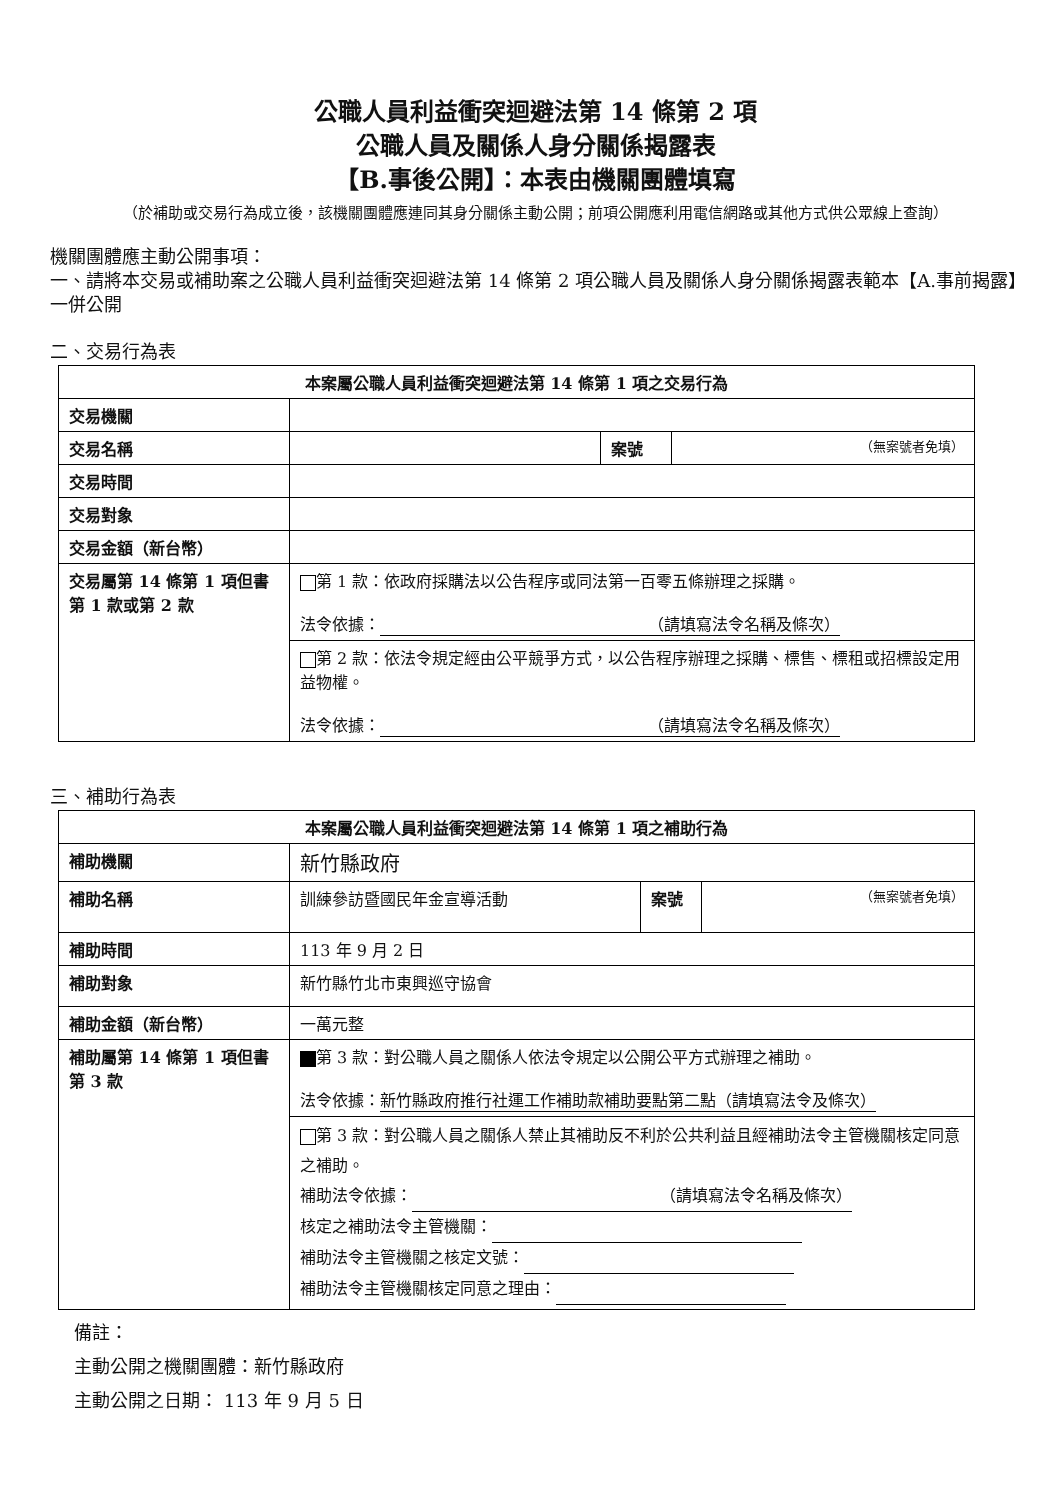公職人員利益衝突迴避法第 14 條第 2 項
公職人員及關係人身分關係揭露表
【B.事後公開】：本表由機關團體填寫
（於補助或交易行為成立後，該機關團體應連同其身分關係主動公開；前項公開應利用電信網路或其他方式供公眾線上查詢）
機關團體應主動公開事項：
一、請將本交易或補助案之公職人員利益衝突迴避法第 14 條第 2 項公職人員及關係人身分關係揭露表範本【A.事前揭露】一併公開
二、交易行為表
| 本案屬公職人員利益衝突迴避法第 14 條第 1 項之交易行為 | | | |
| 交易機關 | | | |
| 交易名稱 | | 案號 | （無案號者免填） |
| 交易時間 | | | |
| 交易對象 | | | |
| 交易金額（新台幣） | | | |
| 交易屬第 14 條第 1 項但書第 1 款或第 2 款 | 第 1 款：依政府採購法以公告程序或同法第一百零五條辦理之採購。 法令依據： （請填寫法令名稱及條次） | | |
| | 第 2 款：依法令規定經由公平競爭方式，以公告程序辦理之採購、標售、標租或招標設定用益物權。 法令依據： （請填寫法令名稱及條次） | | |
三、補助行為表
| 本案屬公職人員利益衝突迴避法第 14 條第 1 項之補助行為 | | | |
| 補助機關 | 新竹縣政府 | | |
| 補助名稱 | 訓練參訪暨國民年金宣導活動 | 案號 | （無案號者免填） |
| 補助時間 | 113 年 9 月 2 日 | | |
| 補助對象 | 新竹縣竹北市東興巡守協會 | | |
| 補助金額（新台幣） | 一萬元整 | | |
| 補助屬第 14 條第 1 項但書第 3 款 | 第 3 款：對公職人員之關係人依法令規定以公開公平方式辦理之補助。 法令依據： 新竹縣政府推行社運工作補助款補助要點第二點（請填寫法令及條次） | | |
| | 第 3 款：對公職人員之關係人禁止其補助反不利於公共利益且經補助法令主管機關核定同意之補助。 補助法令依據： （請填寫法令名稱及條次） 核定之補助法令主管機關： 補助法令主管機關之核定文號： 補助法令主管機關核定同意之理由： | | |
備註：
主動公開之機關團體：新竹縣政府
主動公開之日期： 113 年 9 月 5 日